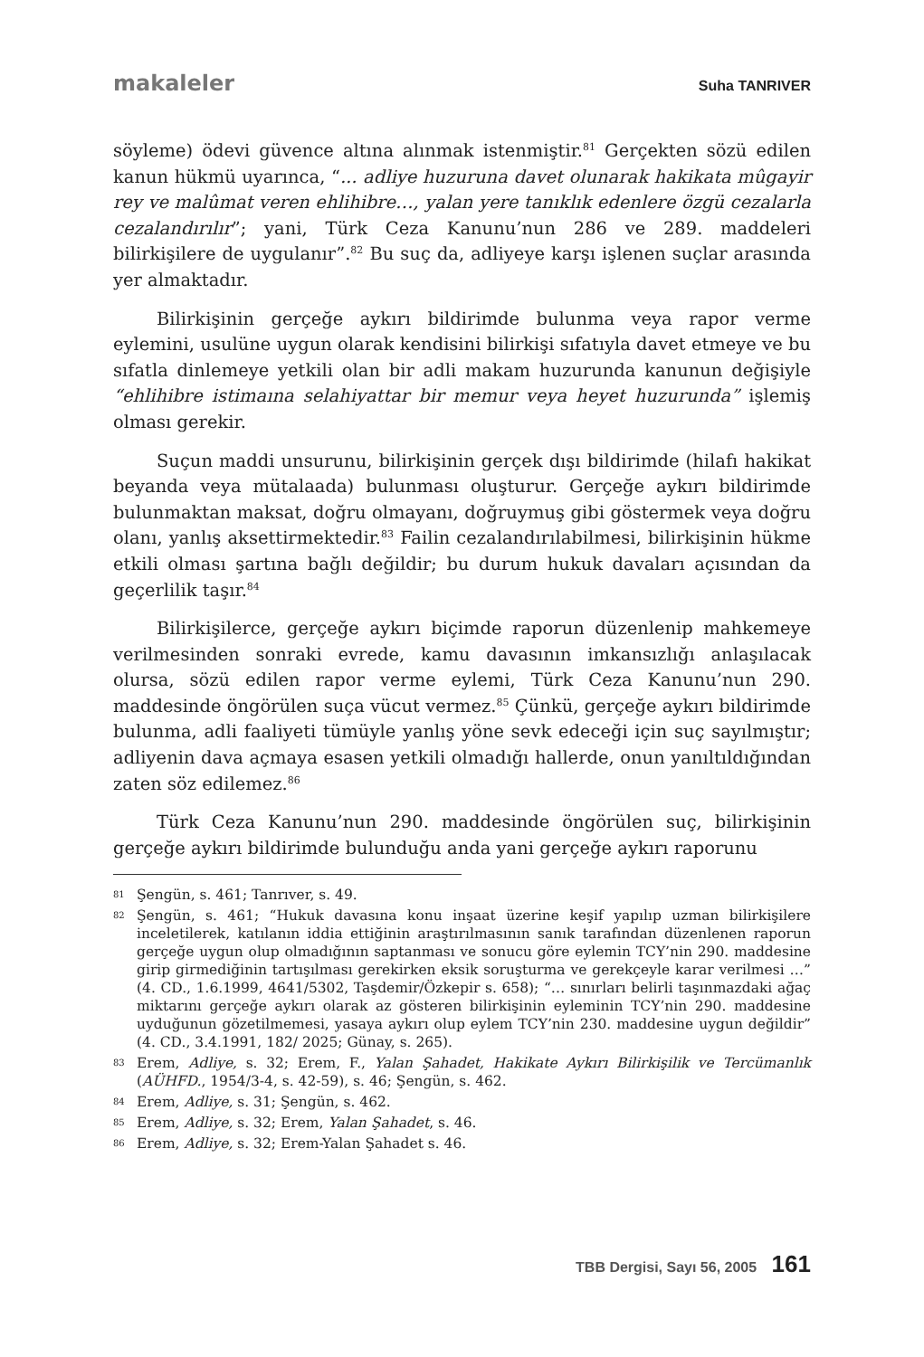makaleler Suha TANRIVER
söyleme) ödevi güvence altına alınmak istenmiştir.<sup>81</sup> Gerçekten sözü edilen kanun hükmü uyarınca, “... adliye huzuruna davet olunarak hakikata mûgayir rey ve malûmat veren ehlihibre…, yalan yere tanıklık edenlere özgü cezalarla cezalandırılır”; yani, Türk Ceza Kanunu’nun 286 ve 289. maddeleri bilirkişilere de uygulanır”.<sup>82</sup> Bu suç da, adliyeye karşı işlenen suçlar arasında yer almaktadır.
Bilirkişinin gerçeğe aykırı bildirimde bulunma veya rapor verme eylemini, usulüne uygun olarak kendisini bilirkişi sıfatıyla davet etmeye ve bu sıfatla dinlemeye yetkili olan bir adli makam huzurunda kanunun değişiyle “ehlihibre istimaına selahiyattar bir memur veya heyet huzurunda” işlemiş olması gerekir.
Suçun maddi unsurunu, bilirkişinin gerçek dışı bildirimde (hilafı hakikat beyanda veya mütalaada) bulunması oluşturur. Gerçeğe aykırı bildirimde bulunmaktan maksat, doğru olmayanı, doğruymuş gibi göstermek veya doğru olanı, yanlış aksettirmektedir.<sup>83</sup> Failin cezalandırılabilmesi, bilirkişinin hükme etkili olması şartına bağlı değildir; bu durum hukuk davaları açısından da geçerlilik taşır.<sup>84</sup>
Bilirkişilerce, gerçeğe aykırı biçimde raporun düzenlenip mahkemeye verilmesinden sonraki evrede, kamu davasının imkansızlığı anlaşılacak olursa, sözü edilen rapor verme eylemi, Türk Ceza Kanunu’nun 290. maddesinde öngörülen suça vücut vermez.<sup>85</sup> Çünkü, gerçeğe aykırı bildirimde bulunma, adli faaliyeti tümüyle yanlış yöne sevk edeceği için suç sayılmıştır; adliyenin dava açmaya esasen yetkili olmadığı hallerde, onun yanıltıldığından zaten söz edilemez.<sup>86</sup>
Türk Ceza Kanunu’nun 290. maddesinde öngörülen suç, bilirkişinin gerçeğe aykırı bildirimde bulunduğu anda yani gerçeğe aykırı raporunu
81 Şengün, s. 461; Tanrıver, s. 49.
82 Şengün, s. 461; “Hukuk davasına konu inşaat üzerine keşif yapılıp uzman bilirkişilere inceletilerek, katılanın iddia ettiğinin araştırılmasının sanık tarafından düzenlenen raporun gerçeğe uygun olup olmadığının saptanması ve sonucu göre eylemin TCY’nin 290. maddesine girip girmediğinin tartışılması gerekirken eksik soruşturma ve gerekçeyle karar verilmesi …” (4. CD., 1.6.1999, 4641/5302, Taşdemir/Özkepir s. 658); “… sınırları belirli taşınmazdaki ağaç miktarını gerçeğe aykırı olarak az gösteren bilirkişinin eyleminin TCY’nin 290. maddesine uyduğunun gözetilmemesi, yasaya aykırı olup eylem TCY’nin 230. maddesine uygun değildir” (4. CD., 3.4.1991, 182/ 2025; Günay, s. 265).
83 Erem, Adliye, s. 32; Erem, F., Yalan Şahadet, Hakikate Aykırı Bilirkişilik ve Tercümanlık (AÜHFD., 1954/3-4, s. 42-59), s. 46; Şengün, s. 462.
84 Erem, Adliye, s. 31; Şengün, s. 462.
85 Erem, Adliye, s. 32; Erem, Yalan Şahadet, s. 46.
86 Erem, Adliye, s. 32; Erem-Yalan Şahadet s. 46.
TBB Dergisi, Sayı 56, 2005 161